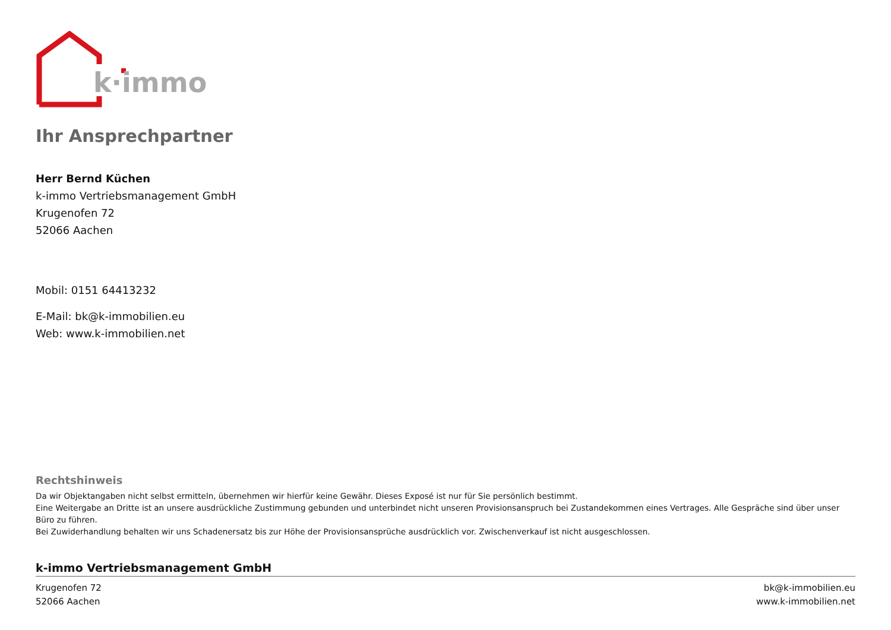k·immo
Ihr Ansprechpartner
Herr Bernd Küchen
k-immo Vertriebsmanagement GmbH
Krugenofen 72
52066 Aachen
Mobil: 0151 64413232
E-Mail: bk@k-immobilien.eu
Web: www.k-immobilien.net
Rechtshinweis
Da wir Objektangaben nicht selbst ermitteln, übernehmen wir hierfür keine Gewähr. Dieses Exposé ist nur für Sie persönlich bestimmt.
Eine Weitergabe an Dritte ist an unsere ausdrückliche Zustimmung gebunden und unterbindet nicht unseren Provisionsanspruch bei Zustandekommen eines Vertrages. Alle Gespräche sind über unser Büro zu führen.
Bei Zuwiderhandlung behalten wir uns Schadenersatz bis zur Höhe der Provisionsansprüche ausdrücklich vor. Zwischenverkauf ist nicht ausgeschlossen.
k-immo Vertriebsmanagement GmbH
Krugenofen 72
52066 Aachen
bk@k-immobilien.eu
www.k-immobilien.net